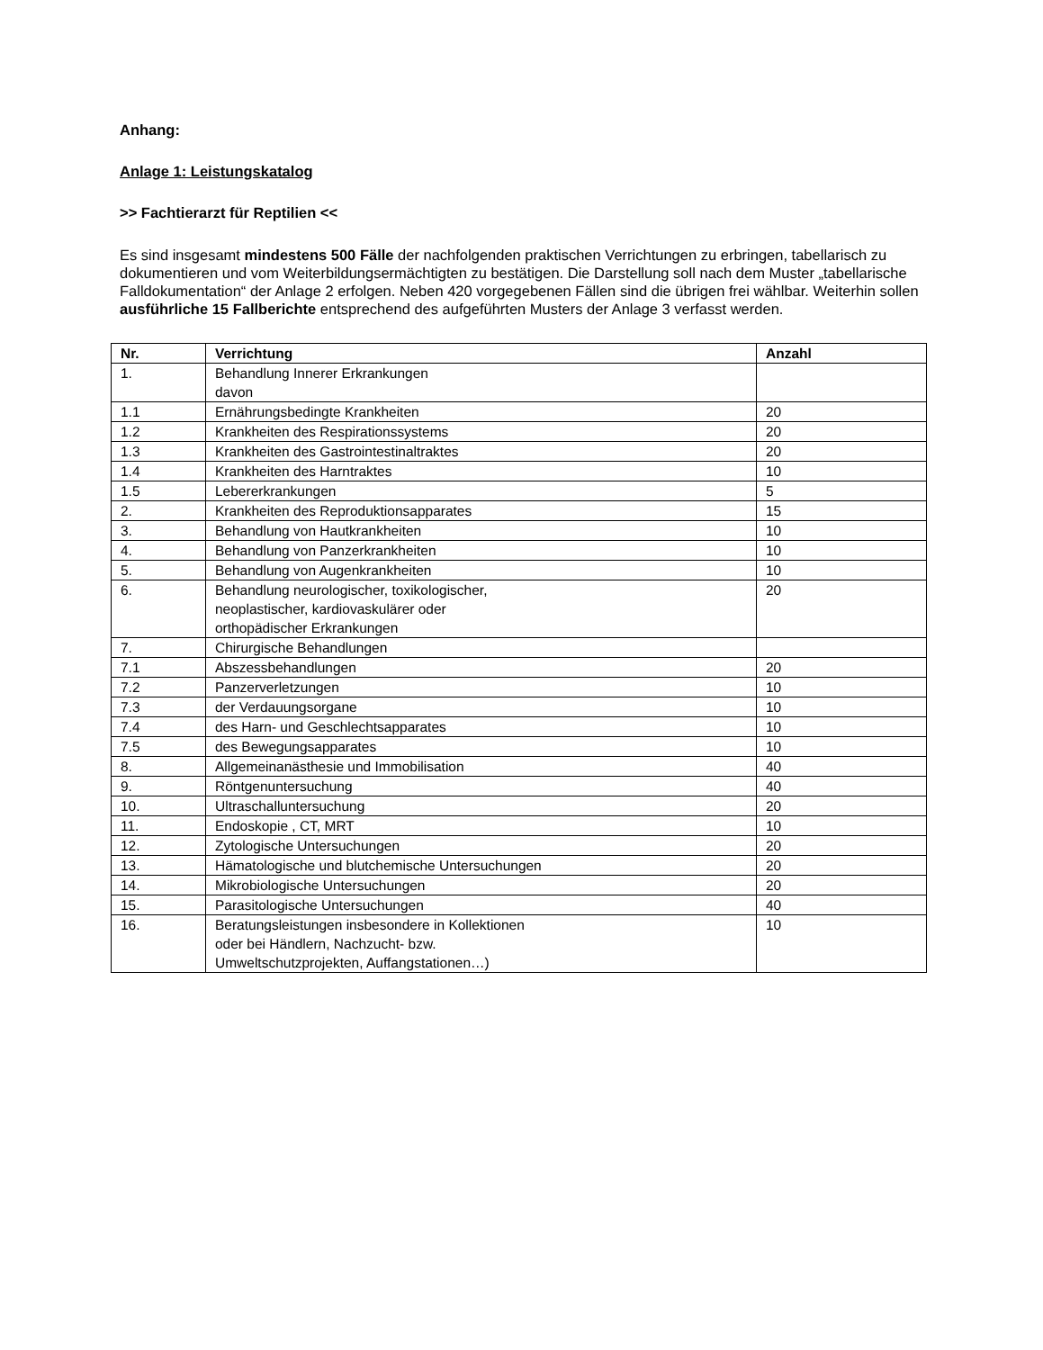Anhang:
Anlage 1: Leistungskatalog
>> Fachtierarzt für Reptilien <<
Es sind insgesamt mindestens 500 Fälle der nachfolgenden praktischen Verrichtungen zu erbringen, tabellarisch zu dokumentieren und vom Weiterbildungsermächtigten zu bestätigen. Die Darstellung soll nach dem Muster „tabellarische Falldokumentation“ der Anlage 2 erfolgen. Neben 420 vorgegebenen Fällen sind die übrigen frei wählbar. Weiterhin sollen ausführliche 15 Fallberichte entsprechend des aufgeführten Musters der Anlage 3 verfasst werden.
| Nr. | Verrichtung | Anzahl |
| --- | --- | --- |
| 1. | Behandlung Innerer Erkrankungen davon | |
| 1.1 | Ernährungsbedingte Krankheiten | 20 |
| 1.2 | Krankheiten des Respirationssystems | 20 |
| 1.3 | Krankheiten des Gastrointestinaltraktes | 20 |
| 1.4 | Krankheiten des Harntraktes | 10 |
| 1.5 | Lebererkrankungen | 5 |
| 2. | Krankheiten des Reproduktionsapparates | 15 |
| 3. | Behandlung von Hautkrankheiten | 10 |
| 4. | Behandlung von Panzerkrankheiten | 10 |
| 5. | Behandlung von Augenkrankheiten | 10 |
| 6. | Behandlung neurologischer, toxikologischer, neoplastischer, kardiovaskulärer oder orthopädischer Erkrankungen | 20 |
| 7. | Chirurgische Behandlungen | |
| 7.1 | Abszessbehandlungen | 20 |
| 7.2 | Panzerverletzungen | 10 |
| 7.3 | der Verdauungsorgane | 10 |
| 7.4 | des Harn- und Geschlechtsapparates | 10 |
| 7.5 | des Bewegungsapparates | 10 |
| 8. | Allgemeinanästhesie und Immobilisation | 40 |
| 9. | Röntgenuntersuchung | 40 |
| 10. | Ultraschalluntersuchung | 20 |
| 11. | Endoskopie , CT, MRT | 10 |
| 12. | Zytologische Untersuchungen | 20 |
| 13. | Hämatologische und blutchemische Untersuchungen | 20 |
| 14. | Mikrobiologische Untersuchungen | 20 |
| 15. | Parasitologische Untersuchungen | 40 |
| 16. | Beratungsleistungen insbesondere in Kollektionen oder bei Händlern, Nachzucht- bzw. Umweltschutzprojekten, Auffangstationen…) | 10 |